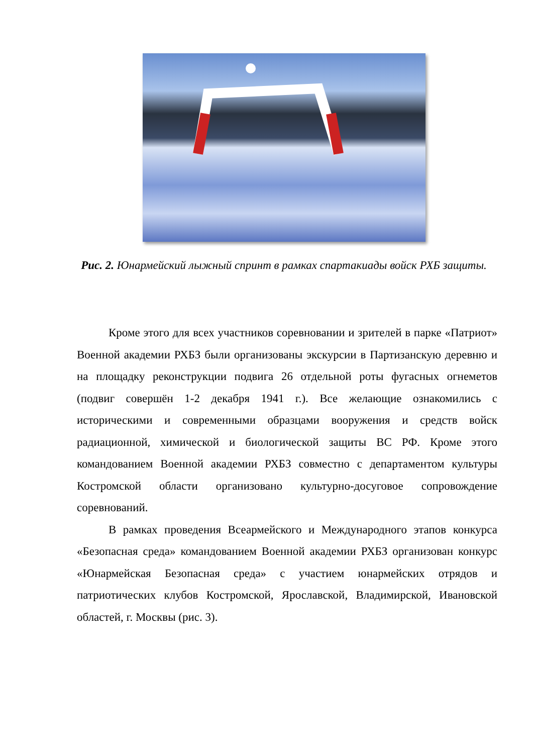Рис. 2. Юнармейский лыжный спринт в рамках спартакиады войск РХБ защиты.
Кроме этого для всех участников соревновании и зрителей в парке «Патриот» Военной академии РХБЗ были организованы экскурсии в Партизанскую деревню и на площадку реконструкции подвига 26 отдельной роты фугасных огнеметов (подвиг совершён 1-2 декабря 1941 г.). Все желающие ознакомились с историческими и современными образцами вооружения и средств войск радиационной, химической и биологической защиты ВС РФ. Кроме этого командованием Военной академии РХБЗ совместно с департаментом культуры Костромской области организовано культурно-досуговое сопровождение соревнований.
В рамках проведения Всеармейского и Международного этапов конкурса «Безопасная среда» командованием Военной академии РХБЗ организован конкурс «Юнармейская Безопасная среда» с участием юнармейских отрядов и патриотических клубов Костромской, Ярославской, Владимирской, Ивановской областей, г. Москвы (рис. 3).